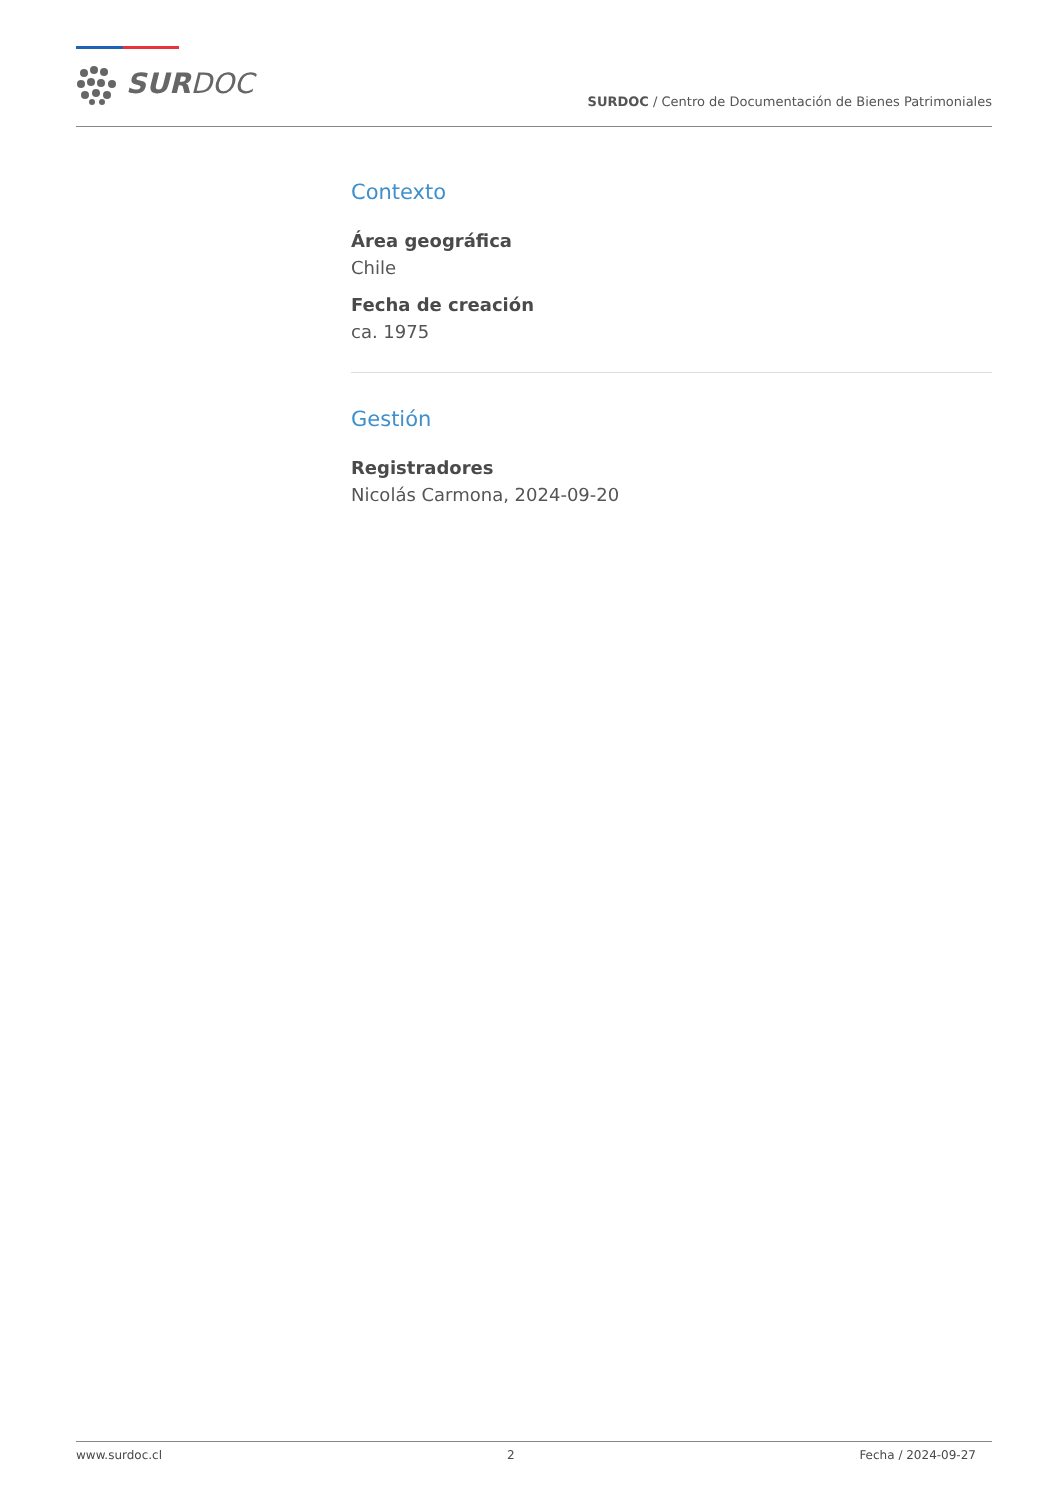SURDOC
SURDOC / Centro de Documentación de Bienes Patrimoniales
Contexto
Área geográfica
Chile
Fecha de creación
ca. 1975
Gestión
Registradores
Nicolás Carmona, 2024-09-20
www.surdoc.cl 2 Fecha / 2024-09-27